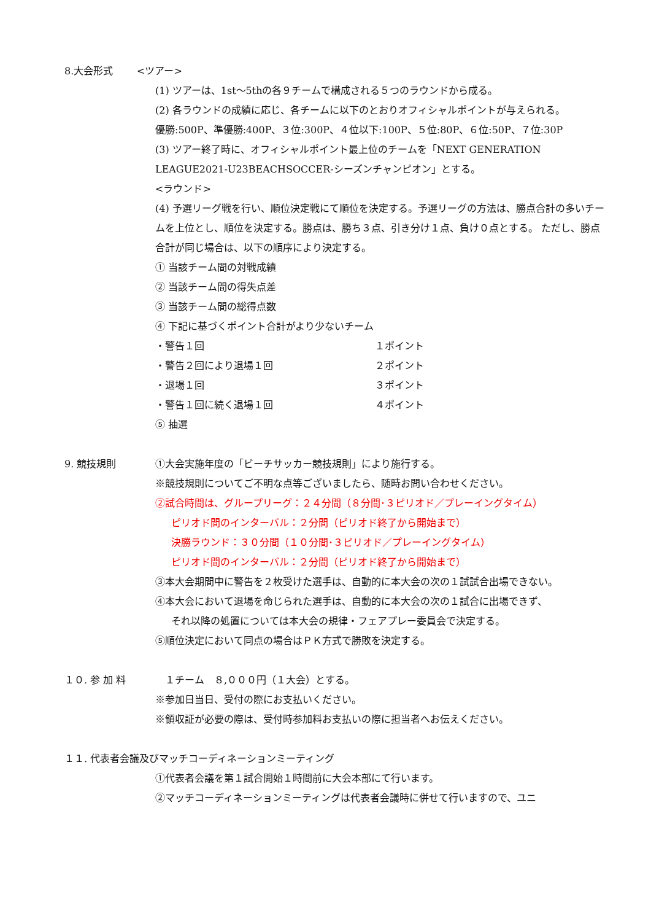8.大会形式 <ツアー>
(1) ツアーは、1st～5thの各９チームで構成される５つのラウンドから成る。
(2) 各ラウンドの成績に応じ、各チームに以下のとおりオフィシャルポイントが与えられる。
優勝:500P、準優勝:400P、３位:300P、４位以下:100P、５位:80P、６位:50P、７位:30P
(3) ツアー終了時に、オフィシャルポイント最上位のチームを「NEXT GENERATION LEAGUE2021-U23BEACHSOCCER-シーズンチャンピオン」とする。
<ラウンド>
(4) 予選リーグ戦を行い、順位決定戦にて順位を決定する。予選リーグの方法は、勝点合計の多いチームを上位とし、順位を決定する。勝点は、勝ち３点、引き分け１点、負け０点とする。 ただし、勝点合計が同じ場合は、以下の順序により決定する。
① 当該チーム間の対戦成績
② 当該チーム間の得失点差
③ 当該チーム間の総得点数
④ 下記に基づくポイント合計がより少ないチーム
・警告１回 １ポイント
・警告２回により退場１回 ２ポイント
・退場１回 ３ポイント
・警告１回に続く退場１回 ４ポイント
⑤ 抽選
9. 競技規則 ①大会実施年度の「ビーチサッカー競技規則」により施行する。
※競技規則についてご不明な点等ございましたら、随時お問い合わせください。
②試合時間は、グループリーグ：２４分間（８分間･３ピリオド／プレーイングタイム）
ピリオド間のインターバル：２分間（ピリオド終了から開始まで）
決勝ラウンド：３０分間（１０分間･３ピリオド／プレーイングタイム）
ピリオド間のインターバル：２分間（ピリオド終了から開始まで）
③本大会期間中に警告を２枚受けた選手は、自動的に本大会の次の１試試合出場できない。
④本大会において退場を命じられた選手は、自動的に本大会の次の１試合に出場できず、
それ以降の処置については本大会の規律・フェアプレー委員会で決定する。
⑤順位決定において同点の場合はＰＫ方式で勝敗を決定する。
１０. 参 加 料 　１チーム　８,０００円（１大会）とする。
※参加日当日、受付の際にお支払いください。
※領収証が必要の際は、受付時参加料お支払いの際に担当者へお伝えください。
１１. 代表者会議及びマッチコーディネーションミーティング
①代表者会議を第１試合開始１時間前に大会本部にて行います。
②マッチコーディネーションミーティングは代表者会議時に併せて行いますので、ユニ